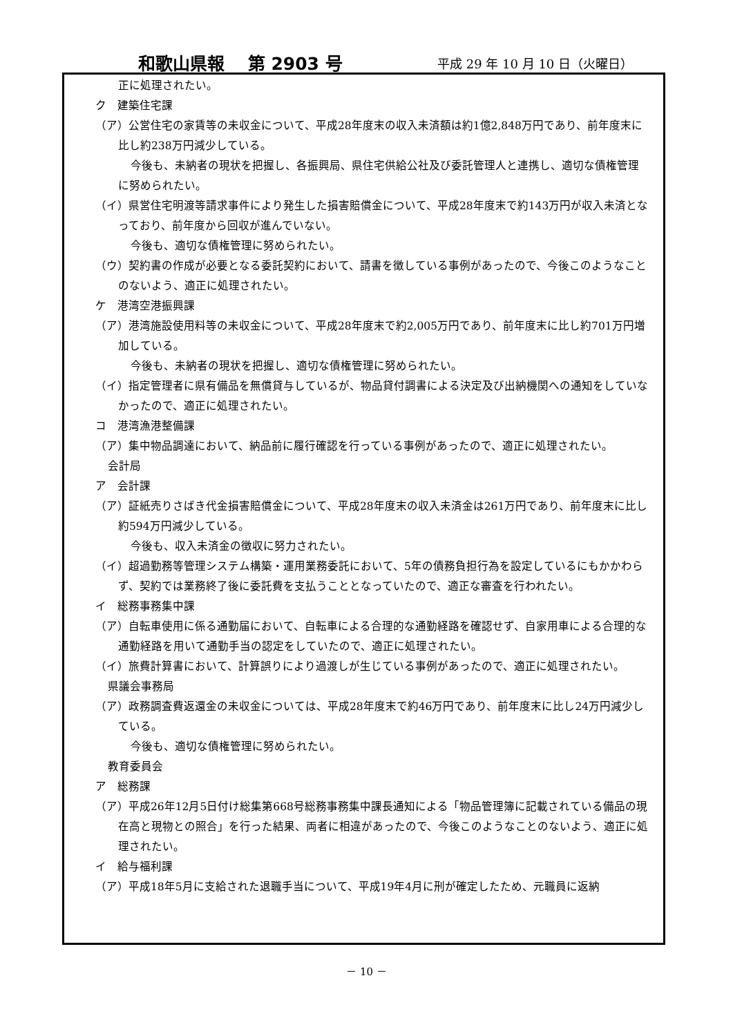和歌山県報　 第 2903 号 平成 29 年 10 月 10 日（火曜日）
正に処理されたい。
ク　建築住宅課
（ア）公営住宅の家賃等の未収金について、平成28年度末の収入未済額は約1億2,848万円であり、前年度末に比し約238万円減少している。
今後も、未納者の現状を把握し、各振興局、県住宅供給公社及び委託管理人と連携し、適切な債権管理に努められたい。
（イ）県営住宅明渡等請求事件により発生した損害賠償金について、平成28年度末で約143万円が収入未済となっており、前年度から回収が進んでいない。
今後も、適切な債権管理に努められたい。
（ウ）契約書の作成が必要となる委託契約において、請書を徴している事例があったので、今後このようなことのないよう、適正に処理されたい。
ケ　港湾空港振興課
（ア）港湾施設使用料等の未収金について、平成28年度末で約2,005万円であり、前年度末に比し約701万円増加している。
今後も、未納者の現状を把握し、適切な債権管理に努められたい。
（イ）指定管理者に県有備品を無償貸与しているが、物品貸付調書による決定及び出納機関への通知をしていなかったので、適正に処理されたい。
コ　港湾漁港整備課
（ア）集中物品調達において、納品前に履行確認を行っている事例があったので、適正に処理されたい。
会計局
ア　会計課
（ア）証紙売りさばき代金損害賠償金について、平成28年度末の収入未済金は261万円であり、前年度末に比し約594万円減少している。
今後も、収入未済金の徴収に努力されたい。
（イ）超過勤務等管理システム構築・運用業務委託において、5年の債務負担行為を設定しているにもかかわらず、契約では業務終了後に委託費を支払うこととなっていたので、適正な審査を行われたい。
イ　総務事務集中課
（ア）自転車使用に係る通勤届において、自転車による合理的な通勤経路を確認せず、自家用車による合理的な通勤経路を用いて通勤手当の認定をしていたので、適正に処理されたい。
（イ）旅費計算書において、計算誤りにより過渡しが生じている事例があったので、適正に処理されたい。
県議会事務局
（ア）政務調査費返還金の未収金については、平成28年度末で約46万円であり、前年度末に比し24万円減少している。
今後も、適切な債権管理に努められたい。
教育委員会
ア　総務課
（ア）平成26年12月5日付け総集第668号総務事務集中課長通知による「物品管理簿に記載されている備品の現在高と現物との照合」を行った結果、両者に相違があったので、今後このようなことのないよう、適正に処理されたい。
イ　給与福利課
（ア）平成18年5月に支給された退職手当について、平成19年4月に刑が確定したため、元職員に返納
－ 10 －